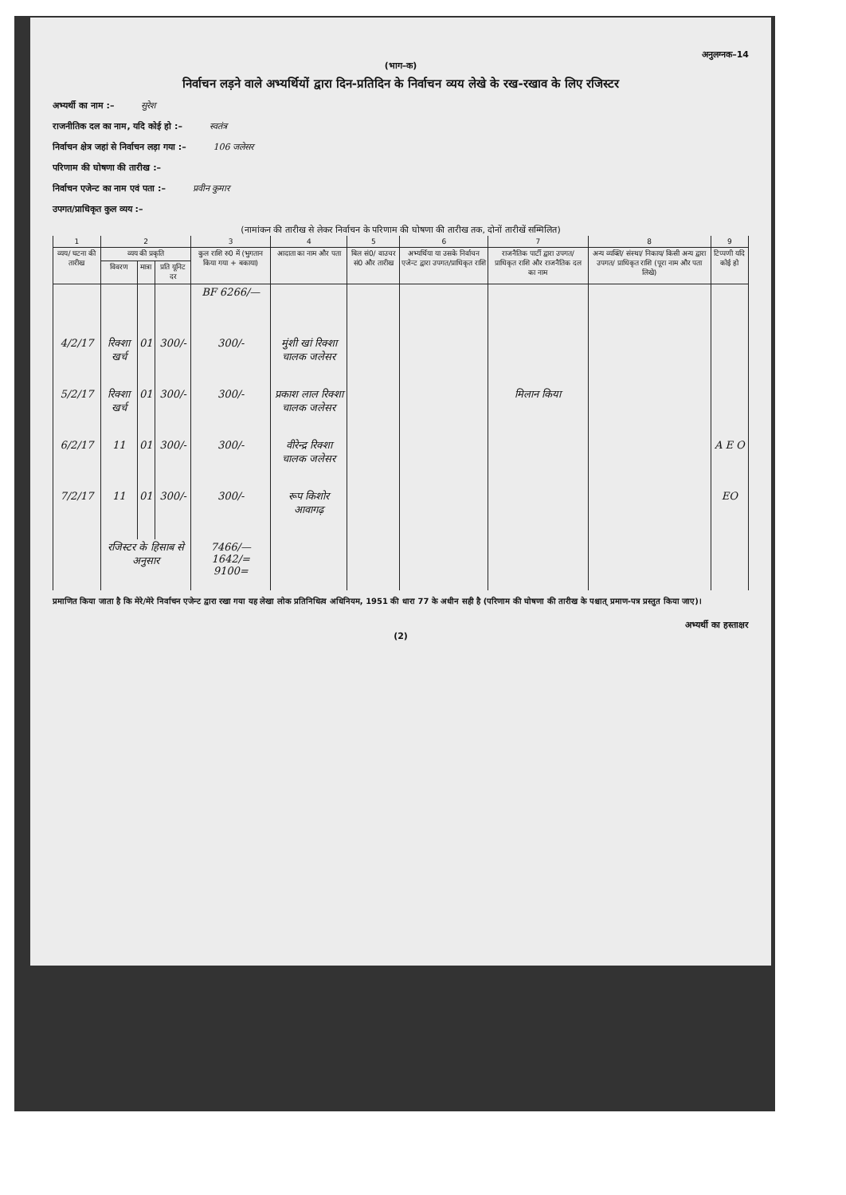अनुलग्नक–14
(भाग–क)
निर्वाचन लड़ने वाले अभ्यर्थियों द्वारा दिन-प्रतिदिन के निर्वाचन व्यय लेखे के रख-रखाव के लिए रजिस्टर
अभ्यर्थी का नाम :– सुरेश
राजनीतिक दल का नाम, यदि कोई हो :– स्वतंत्र
निर्वाचन क्षेत्र जहां से निर्वाचन लड़ा गया :– 106 जलेसर
परिणाम की घोषणा की तारीख :–
निर्वाचन एजेन्ट का नाम एवं पता :– प्रवीन कुमार
उपगत/प्राधिकृत कुल व्यय :–
(नामांकन की तारीख से लेकर निर्वाचन के परिणाम की घोषणा की तारीख तक, दोनों तारीखें सम्मिलित)
| 1 | 2 | | | 3 | 4 | 5 | 6 | 7 | 8 | 9 |
| --- | --- | --- | --- | --- | --- | --- | --- | --- | --- | --- |
| व्यय/ घटना की तारीख | व्यय की प्रकृति | | | कुल राशि रु0 में (भुगतान किया गया + बकाया) | आदाता का नाम और पता | बिल सं0/ वाउचर सं0 और तारीख | अभ्यर्थिया या उसके निर्वाचन एजेन्ट द्वारा उपगत/प्राधिकृत राशि | राजनैतिक पार्टी द्वारा उपगत/ प्राधिकृत राशि और राजनैतिक दल का नाम | अन्य व्यक्ति/ संस्था/ निकाय/ किसी अन्य द्वारा उपगत/ प्राधिकृत राशि (पूरा नाम और पता लिखे) | टिप्पणी यदि कोई हो |
| | विवरण | मात्रा | प्रति यूनिट दर | | | | | | | |
| | | | | BF 6266/— | | | | | | |
| 4/2/17 | रिक्शा खर्च | 01 | 300/- | 300/- | मुंशी खां रिक्शा चालक जलेसर | | | | | |
| 5/2/17 | रिक्शा खर्च | 01 | 300/- | 300/- | प्रकाश लाल रिक्शा चालक जलेसर | | | मिलान किया | | |
| 6/2/17 | 11 | 01 | 300/- | 300/- | वीरेन्द्र रिक्शा चालक जलेसर | | | | | A E O |
| 7/2/17 | 11 | 01 | 300/- | 300/- | रूप किशोर आवागढ़ | | | | | EO |
| | रजिस्टर के हिसाब से अनुसार | | | 7466/— 1642/= 9100= | | | | | | |
प्रमाणित किया जाता है कि मेरे/मेरे निर्वाचन एजेन्ट द्वारा रखा गया यह लेखा लोक प्रतिनिधित्व अधिनियम, 1951 की धारा 77 के अधीन सही है (परिणाम की घोषणा की तारीख के पश्चात् प्रमाण-पत्र प्रस्तुत किया जाए)।
अभ्यर्थी का हस्ताक्षर
(2)